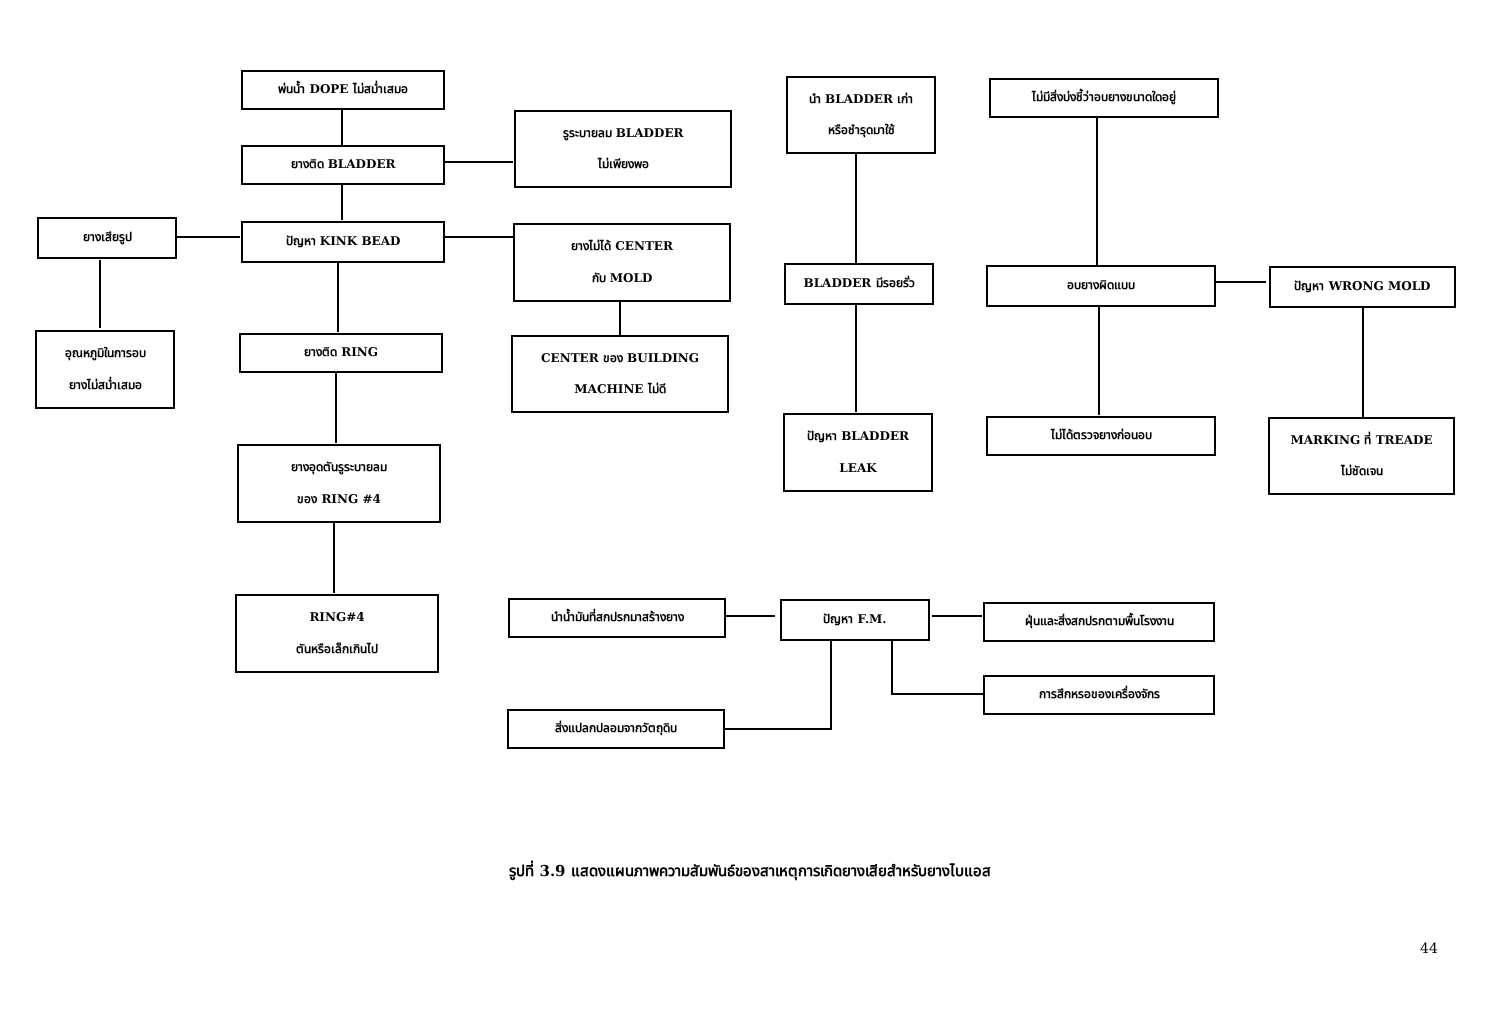พ่นน้ำ DOPE ไม่สม่ำเสมอ
ยางติด BLADDER
รูระบายลม BLADDER
ไม่เพียงพอ
ยางเสียรูป ปัญหา KINK BEAD
ยางไม่ได้ CENTER
กับ MOLD
อุณหภูมิในการอบ
ยางไม่สม่ำเสมอ
ยางติด RING
CENTER ของ BUILDING
MACHINE ไม่ดี
ยางอุดตันรูระบายลม
ของ RING #4
RING#4
ตันหรือเล็กเกินไป
นำ BLADDER เก่า
หรือชำรุดมาใช้
BLADDER มีรอยรั่ว
ปัญหา BLADDER
LEAK
ไม่มีสิ่งบ่งชี้ว่าอบยางขนาดใดอยู่
อบยางผิดแบบ ปัญหา WRONG MOLD
ไม่ได้ตรวจยางก่อนอบ
MARKING ที่ TREADE
ไม่ชัดเจน
นำน้ำมันที่สกปรกมาสร้างยาง ปัญหา F.M. ฝุ่นและสิ่งสกปรกตามพื้นโรงงาน
การสึกหรอของเครื่องจักร
สิ่งแปลกปลอมจากวัตถุดิบ
รูปที่ 3.9 แสดงแผนภาพความสัมพันธ์ของสาเหตุการเกิดยางเสียสำหรับยางไบแอส
44